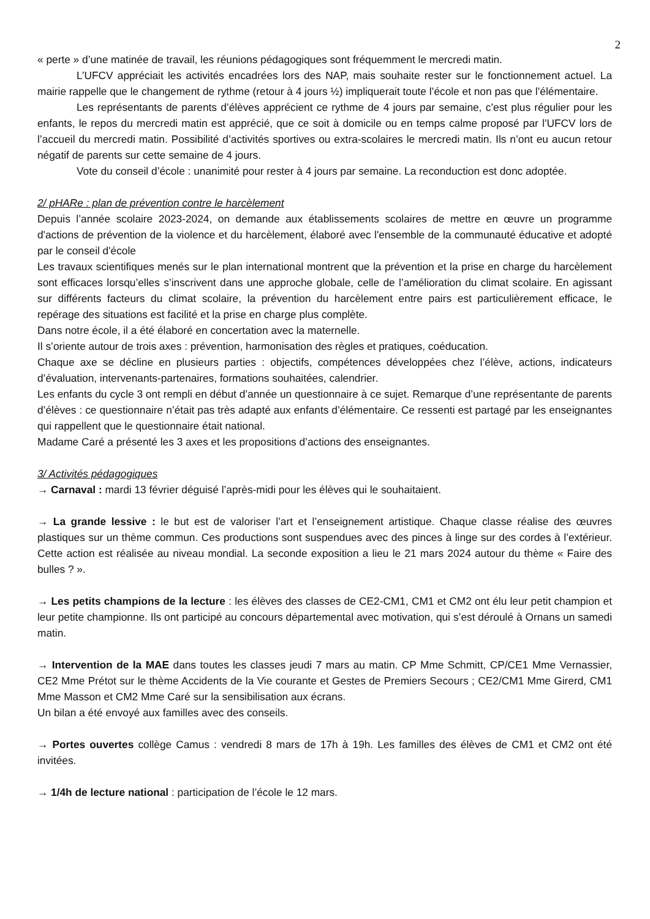2
« perte » d’une matinée de travail, les réunions pédagogiques sont fréquemment le mercredi matin.
L’UFCV appréciait les activités encadrées lors des NAP, mais souhaite rester sur le fonctionnement actuel. La mairie rappelle que le changement de rythme (retour à 4 jours ½) impliquerait toute l’école et non pas que l’élémentaire.
Les représentants de parents d’élèves apprécient ce rythme de 4 jours par semaine, c’est plus régulier pour les enfants, le repos du mercredi matin est apprécié, que ce soit à domicile ou en temps calme proposé par l’UFCV lors de l’accueil du mercredi matin. Possibilité d’activités sportives ou extra-scolaires le mercredi matin. Ils n’ont eu aucun retour négatif de parents sur cette semaine de 4 jours.
Vote du conseil d’école : unanimité pour rester à 4 jours par semaine. La reconduction est donc adoptée.
2/ pHARe : plan de prévention contre le harcèlement
Depuis l’année scolaire 2023-2024, on demande aux établissements scolaires de mettre en œuvre un programme d'actions de prévention de la violence et du harcèlement, élaboré avec l'ensemble de la communauté éducative et adopté par le conseil d'école
Les travaux scientifiques menés sur le plan international montrent que la prévention et la prise en charge du harcèlement sont efficaces lorsqu’elles s’inscrivent dans une approche globale, celle de l’amélioration du climat scolaire. En agissant sur différents facteurs du climat scolaire, la prévention du harcèlement entre pairs est particulièrement efficace, le repérage des situations est facilité et la prise en charge plus complète.
Dans notre école, il a été élaboré en concertation avec la maternelle.
Il s’oriente autour de trois axes : prévention, harmonisation des règles et pratiques, coéducation.
Chaque axe se décline en plusieurs parties : objectifs, compétences développées chez l’élève, actions, indicateurs d’évaluation, intervenants-partenaires, formations souhaitées, calendrier.
Les enfants du cycle 3 ont rempli en début d’année un questionnaire à ce sujet. Remarque d’une représentante de parents d’élèves : ce questionnaire n’était pas très adapté aux enfants d’élémentaire. Ce ressenti est partagé par les enseignantes qui rappellent que le questionnaire était national.
Madame Caré a présenté les 3 axes et les propositions d’actions des enseignantes.
3/ Activités pédagogiques
→ Carnaval : mardi 13 février déguisé l’après-midi pour les élèves qui le souhaitaient.
→ La grande lessive : le but est de valoriser l’art et l’enseignement artistique. Chaque classe réalise des œuvres plastiques sur un thème commun. Ces productions sont suspendues avec des pinces à linge sur des cordes à l’extérieur. Cette action est réalisée au niveau mondial. La seconde exposition a lieu le 21 mars 2024 autour du thème « Faire des bulles ? ».
→ Les petits champions de la lecture : les élèves des classes de CE2-CM1, CM1 et CM2 ont élu leur petit champion et leur petite championne. Ils ont participé au concours départemental avec motivation, qui s’est déroulé à Ornans un samedi matin.
→ Intervention de la MAE dans toutes les classes jeudi 7 mars au matin. CP Mme Schmitt, CP/CE1 Mme Vernassier, CE2 Mme Prétot sur le thème Accidents de la Vie courante et Gestes de Premiers Secours ; CE2/CM1 Mme Girerd, CM1 Mme Masson et CM2 Mme Caré sur la sensibilisation aux écrans.
Un bilan a été envoyé aux familles avec des conseils.
→ Portes ouvertes collège Camus : vendredi 8 mars de 17h à 19h. Les familles des élèves de CM1 et CM2 ont été invitées.
→ 1/4h de lecture national : participation de l’école le 12 mars.